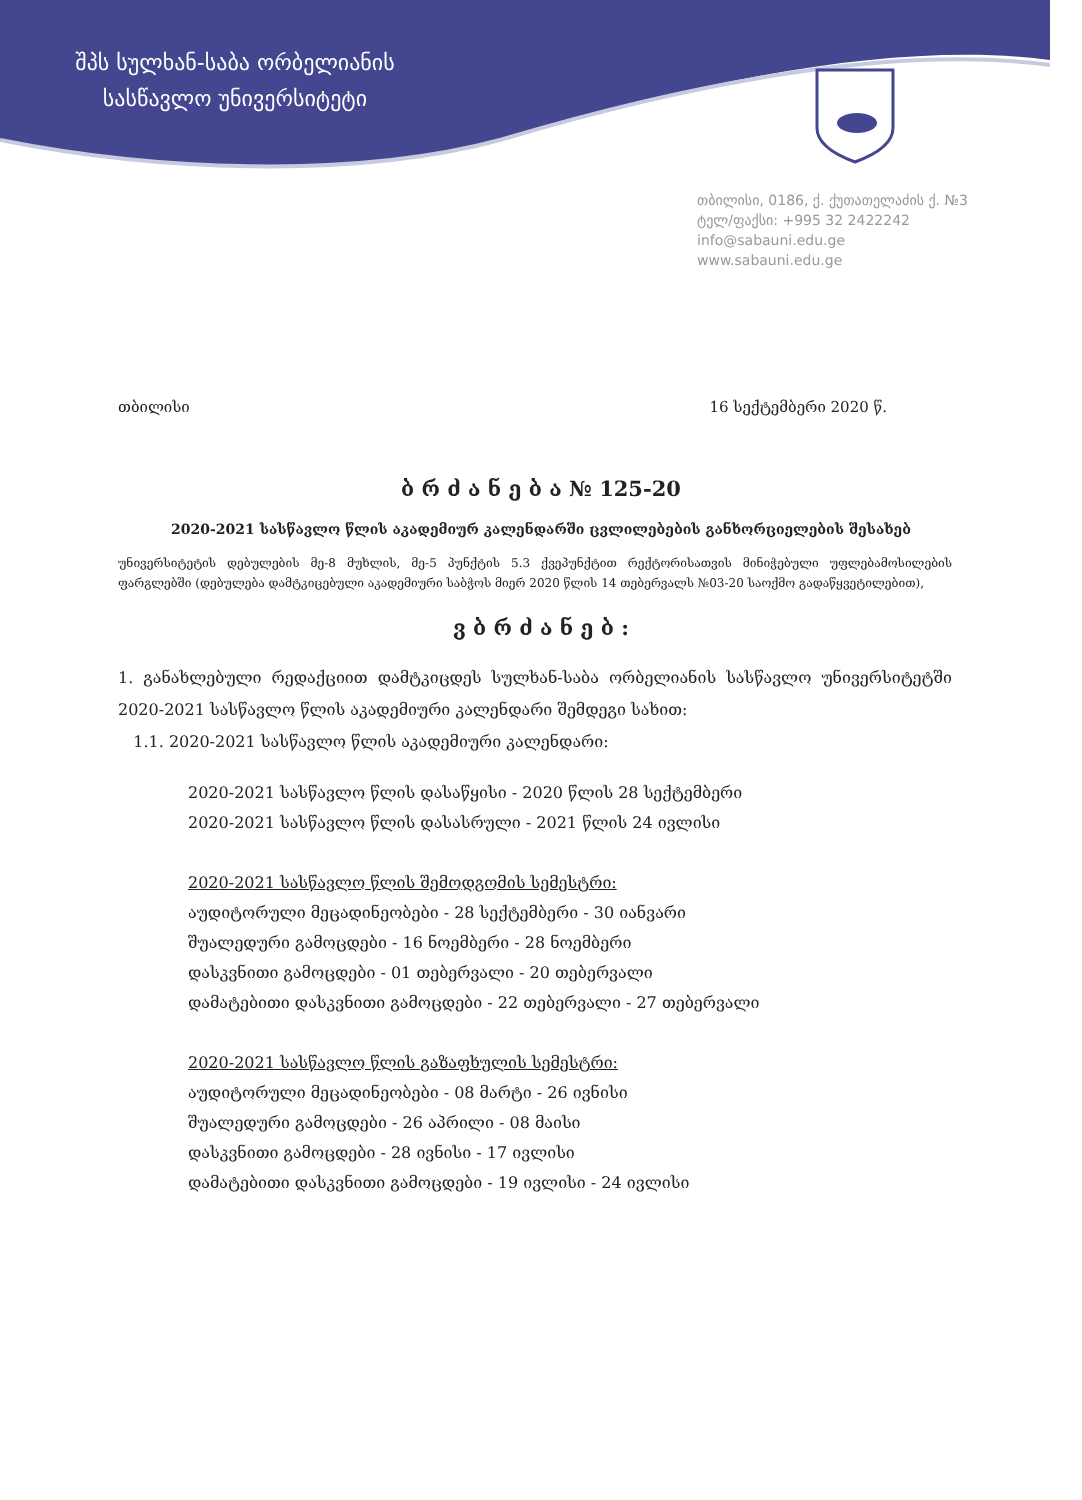შპს სულხან-საბა ორბელიანის
სასწავლო უნივერსიტეტი
თბილისი, 0186, ქ. ქუთათელაძის ქ. №3
ტელ/ფაქსი: +995 32 2422242
info@sabauni.edu.ge
www.sabauni.edu.ge
თბილისი 16 სექტემბერი 2020 წ.
ბ რ ძ ა ნ ე ბ ა № 125-20
2020-2021 სასწავლო წლის აკადემიურ კალენდარში ცვლილებების განხორციელების შესახებ
უნივერსიტეტის დებულების მე-8 მუხლის, მე-5 პუნქტის 5.3 ქვეპუნქტით რექტორისათვის მინიჭებული უფლებამოსილების ფარგლებში (დებულება დამტკიცებული აკადემიური საბჭოს მიერ 2020 წლის 14 თებერვალს №03-20 საოქმო გადაწყვეტილებით),
ვ ბ რ ძ ა ნ ე ბ :
1. განახლებული რედაქციით დამტკიცდეს სულხან-საბა ორბელიანის სასწავლო უნივერსიტეტში 2020-2021 სასწავლო წლის აკადემიური კალენდარი შემდეგი სახით:
1.1. 2020-2021 სასწავლო წლის აკადემიური კალენდარი:
2020-2021 სასწავლო წლის დასაწყისი - 2020 წლის 28 სექტემბერი
2020-2021 სასწავლო წლის დასასრული - 2021 წლის 24 ივლისი
2020-2021 სასწავლო წლის შემოდგომის სემესტრი:
აუდიტორული მეცადინეობები - 28 სექტემბერი - 30 იანვარი
შუალედური გამოცდები - 16 ნოემბერი - 28 ნოემბერი
დასკვნითი გამოცდები - 01 თებერვალი - 20 თებერვალი
დამატებითი დასკვნითი გამოცდები - 22 თებერვალი - 27 თებერვალი
2020-2021 სასწავლო წლის გაზაფხულის სემესტრი:
აუდიტორული მეცადინეობები - 08 მარტი - 26 ივნისი
შუალედური გამოცდები - 26 აპრილი - 08 მაისი
დასკვნითი გამოცდები - 28 ივნისი - 17 ივლისი
დამატებითი დასკვნითი გამოცდები - 19 ივლისი - 24 ივლისი